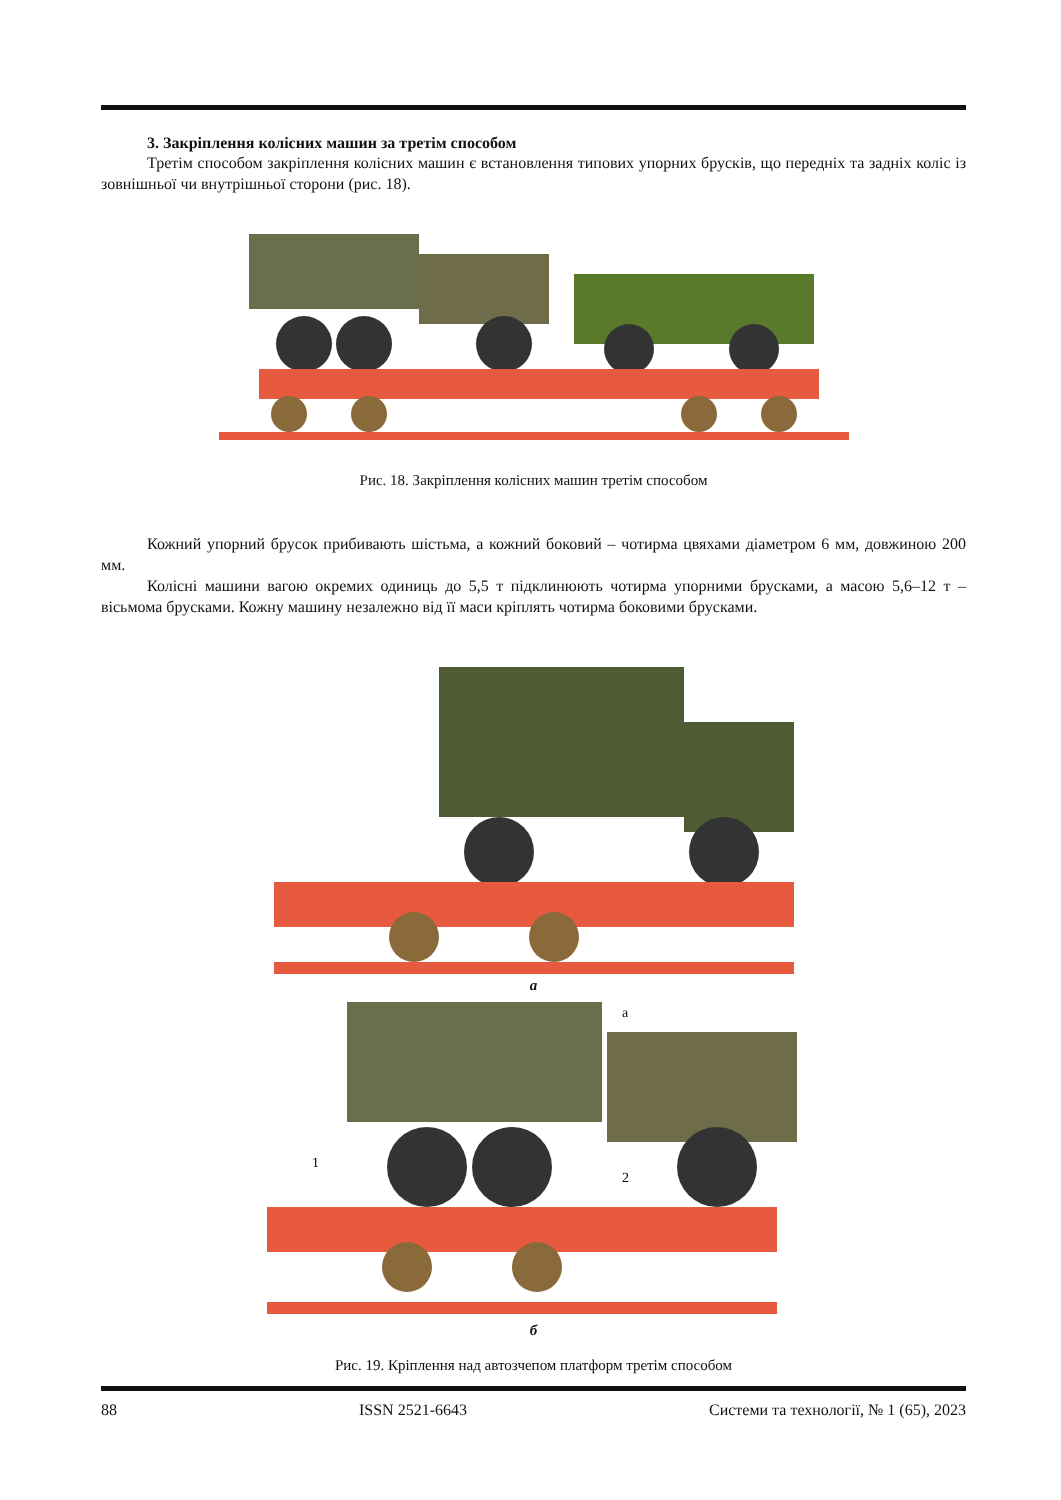3. Закріплення колісних машин за третім способом
Третім способом закріплення колісних машин є встановлення типових упорних брусків, що передніх та задніх коліс із зовнішньої чи внутрішньої сторони (рис. 18).
Рис. 18. Закріплення колісних машин третім способом
Кожний упорний брусок прибивають шістьма, а кожний боковий – чотирма цвяхами діаметром 6 мм, довжиною 200 мм.
Колісні машини вагою окремих одиниць до 5,5 т підклинюють чотирма упорними брусками, а масою 5,6–12 т – вісьмома брусками. Кожну машину незалежно від її маси кріплять чотирма боковими брусками.
а
а
1
2
б
Рис. 19. Кріплення над автозчепом платформ третім способом
88 ISSN 2521-6643 Системи та технології, № 1 (65), 2023